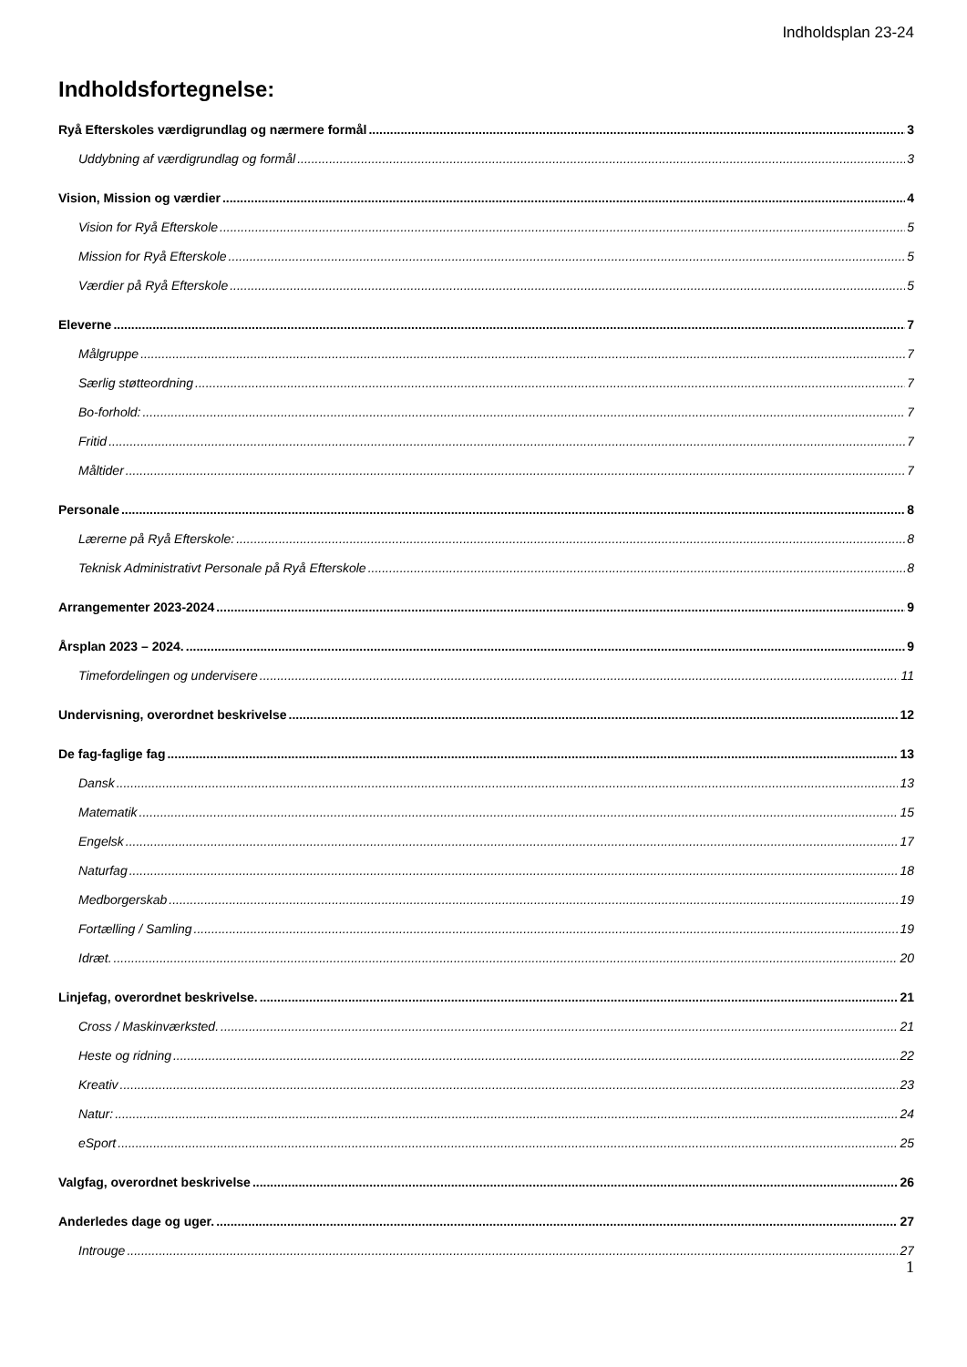Indholdsplan 23-24
Indholdsfortegnelse:
Ryå Efterskoles værdigrundlag og nærmere formål 3
Uddybning af værdigrundlag og formål 3
Vision, Mission og værdier 4
Vision for Ryå Efterskole 5
Mission for Ryå Efterskole 5
Værdier på Ryå Efterskole 5
Eleverne 7
Målgruppe 7
Særlig støtteordning 7
Bo-forhold: 7
Fritid 7
Måltider 7
Personale 8
Lærerne på Ryå Efterskole: 8
Teknisk Administrativt Personale på Ryå Efterskole 8
Arrangementer 2023-2024 9
Årsplan 2023 – 2024. 9
Timefordelingen og undervisere 11
Undervisning, overordnet beskrivelse 12
De fag-faglige fag 13
Dansk 13
Matematik 15
Engelsk 17
Naturfag 18
Medborgerskab 19
Fortælling / Samling 19
Idræt. 20
Linjefag, overordnet beskrivelse. 21
Cross / Maskinværksted. 21
Heste og ridning 22
Kreativ 23
Natur: 24
eSport 25
Valgfag, overordnet beskrivelse 26
Anderledes dage og uger. 27
Introuge 27
1